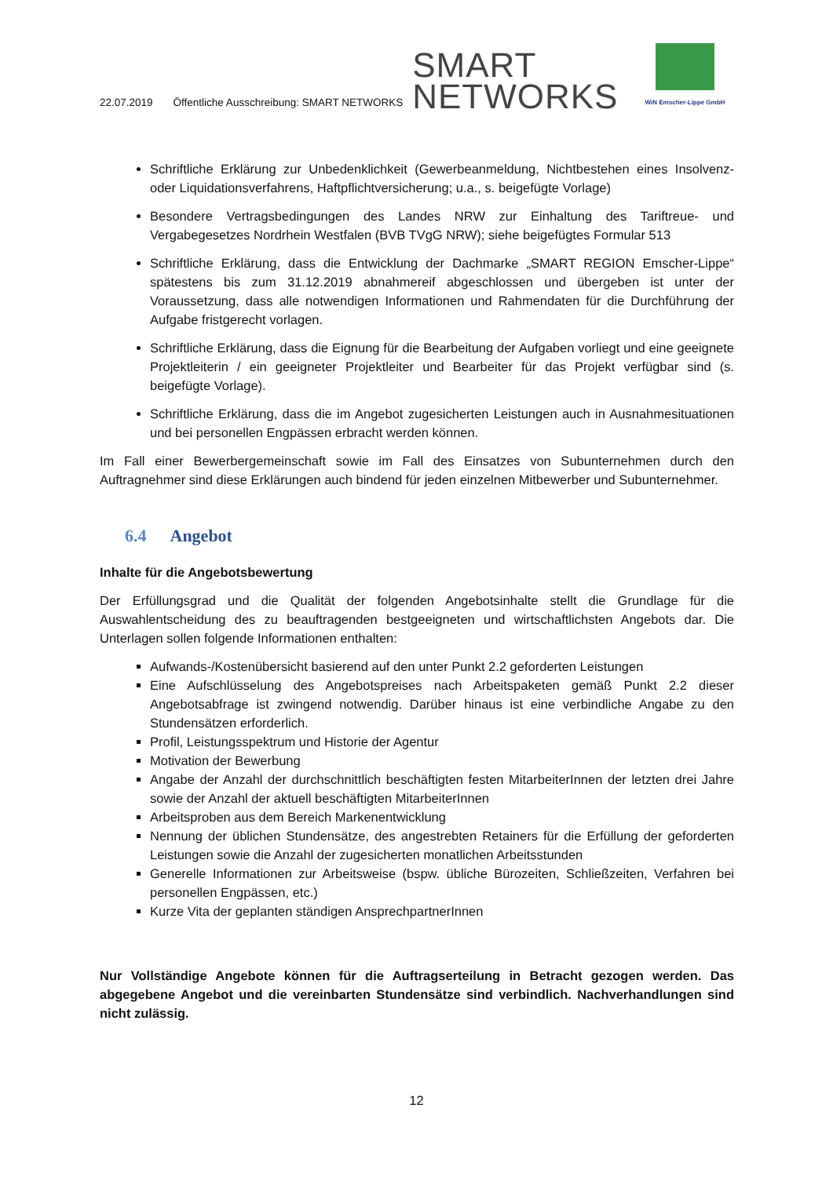22.07.2019 Öffentliche Ausschreibung: SMART NETWORKS
SMART
NETWORKS
WiN Emscher-Lippe GmbH
Schriftliche Erklärung zur Unbedenklichkeit (Gewerbeanmeldung, Nichtbestehen eines Insolvenz- oder Liquidationsverfahrens, Haftpflichtversicherung; u.a., s. beigefügte Vorlage)
Besondere Vertragsbedingungen des Landes NRW zur Einhaltung des Tariftreue- und Vergabegesetzes Nordrhein Westfalen (BVB TVgG NRW); siehe beigefügtes Formular 513
Schriftliche Erklärung, dass die Entwicklung der Dachmarke „SMART REGION Emscher-Lippe“ spätestens bis zum 31.12.2019 abnahmereif abgeschlossen und übergeben ist unter der Voraussetzung, dass alle notwendigen Informationen und Rahmendaten für die Durchführung der Aufgabe fristgerecht vorlagen.
Schriftliche Erklärung, dass die Eignung für die Bearbeitung der Aufgaben vorliegt und eine geeignete Projektleiterin / ein geeigneter Projektleiter und Bearbeiter für das Projekt verfügbar sind (s. beigefügte Vorlage).
Schriftliche Erklärung, dass die im Angebot zugesicherten Leistungen auch in Ausnahmesituationen und bei personellen Engpässen erbracht werden können.
Im Fall einer Bewerbergemeinschaft sowie im Fall des Einsatzes von Subunternehmen durch den Auftragnehmer sind diese Erklärungen auch bindend für jeden einzelnen Mitbewerber und Subunternehmer.
6.4 Angebot
Inhalte für die Angebotsbewertung
Der Erfüllungsgrad und die Qualität der folgenden Angebotsinhalte stellt die Grundlage für die Auswahlentscheidung des zu beauftragenden bestgeeigneten und wirtschaftlichsten Angebots dar. Die Unterlagen sollen folgende Informationen enthalten:
Aufwands-/Kostenübersicht basierend auf den unter Punkt 2.2 geforderten Leistungen
Eine Aufschlüsselung des Angebotspreises nach Arbeitspaketen gemäß Punkt 2.2 dieser Angebotsabfrage ist zwingend notwendig. Darüber hinaus ist eine verbindliche Angabe zu den Stundensätzen erforderlich.
Profil, Leistungsspektrum und Historie der Agentur
Motivation der Bewerbung
Angabe der Anzahl der durchschnittlich beschäftigten festen MitarbeiterInnen der letzten drei Jahre sowie der Anzahl der aktuell beschäftigten MitarbeiterInnen
Arbeitsproben aus dem Bereich Markenentwicklung
Nennung der üblichen Stundensätze, des angestrebten Retainers für die Erfüllung der geforderten Leistungen sowie die Anzahl der zugesicherten monatlichen Arbeitsstunden
Generelle Informationen zur Arbeitsweise (bspw. übliche Bürozeiten, Schließzeiten, Verfahren bei personellen Engpässen, etc.)
Kurze Vita der geplanten ständigen AnsprechpartnerInnen
Nur Vollständige Angebote können für die Auftragserteilung in Betracht gezogen werden. Das abgegebene Angebot und die vereinbarten Stundensätze sind verbindlich. Nachverhandlungen sind nicht zulässig.
12